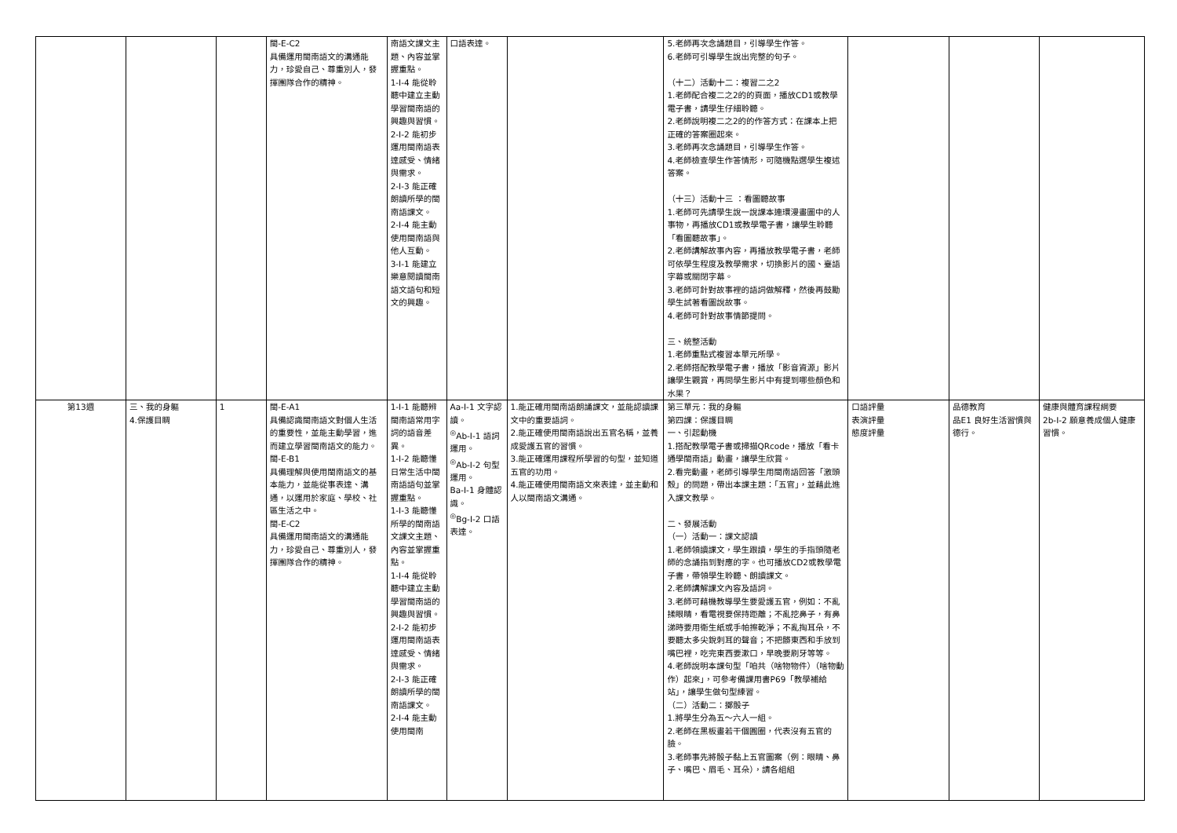| | | | 閩-E-C2 具備運用閩南語文的溝通能力，珍愛自己、尊重別人，發揮團隊合作的精神。 | 南語文課文主題、內容並掌握重點。 1-Ⅰ-4 能從聆聽中建立主動學習閩南語的興趣與習慣。 2-Ⅰ-2 能初步運用閩南語表達感受、情緒與需求。 2-Ⅰ-3 能正確朗讀所學的閩南語課文。 2-Ⅰ-4 能主動使用閩南語與他人互動。 3-Ⅰ-1 能建立樂意閱讀閩南語文語句和短文的興趣。 | 口語表達。 | | 5.老師再次念誦題目，引導學生作答。 6.老師可引導學生說出完整的句子。 （十二）活動十二：複習二之2 1.老師配合複二之2的的頁面，播放CD1或教學電子書，請學生仔細聆聽。 2.老師說明複二之2的的作答方式：在課本上把正確的答案圈起來。 3.老師再次念誦題目，引導學生作答。 4.老師檢查學生作答情形，可隨機點選學生複述答案。 （十三）活動十三 ：看圖聽故事 1.老師可先請學生說一說課本連環漫畫圖中的人事物，再播放CD1或教學電子書，讓學生聆聽「看圖聽故事」。 2.老師講解故事內容，再播放教學電子書，老師可依學生程度及教學需求，切換影片的國、臺語字幕或關閉字幕。 3.老師可針對故事裡的語詞做解釋，然後再鼓勵學生試著看圖說故事。 4.老師可針對故事情節提問。 三、統整活動 1.老師重點式複習本單元所學。 2.老師搭配教學電子書，播放「影音資源」影片讓學生觀賞，再問學生影片中有提到哪些顏色和水果？ | | | |
| 第13週 | 三、我的身軀 4.保護目睭 | 1 | 閩-E-A1 具備認識閩南語文對個人生活的重要性，並能主動學習，進而建立學習閩南語文的能力。 閩-E-B1 具備理解與使用閩南語文的基本能力，並能從事表達、溝通，以運用於家庭、學校、社區生活之中。 閩-E-C2 具備運用閩南語文的溝通能力，珍愛自己、尊重別人，發揮團隊合作的精神。 | 1-Ⅰ-1 能聽辨閩南語常用字詞的語音差異。 1-Ⅰ-2 能聽懂日常生活中閩南語語句並掌握重點。 1-Ⅰ-3 能聽懂所學的閩南語文課文主題、內容並掌握重點。 1-Ⅰ-4 能從聆聽中建立主動學習閩南語的興趣與習慣。 2-Ⅰ-2 能初步運用閩南語表達感受、情緒與需求。 2-Ⅰ-3 能正確朗讀所學的閩南語課文。 2-Ⅰ-4 能主動使用閩南 | Aa-Ⅰ-1 文字認讀。 <sup>◎</sup>Ab-Ⅰ-1 語詞運用。 <sup>◎</sup>Ab-Ⅰ-2 句型運用。 Ba-Ⅰ-1 身體認識。 <sup>◎</sup>Bg-Ⅰ-2 口語表達。 | 1.能正確用閩南語朗誦課文，並能認讀課文中的重要語詞。 2.能正確使用閩南語說出五官名稱，並養成愛護五官的習慣。 3.能正確運用課程所學習的句型，並知道五官的功用。 4.能正確使用閩南語文來表達，並主動和人以閩南語文溝通。 | 第三單元：我的身軀 第四課：保護目睭 一、引起動機 1.搭配教學電子書或掃描QRcode，播放「看卡通學閩南語」動畫，讓學生欣賞。 2.看完動畫，老師引導學生用閩南語回答「激頭殼」的問題，帶出本課主題：「五官」，並藉此進入課文教學。 二、發展活動 （一）活動一：課文認讀 1.老師領讀課文，學生跟讀，學生的手指頭隨老師的念誦指到對應的字。也可播放CD2或教學電子書，帶領學生聆聽、朗讀課文。 2.老師講解課文內容及語詞。 3.老師可藉機教導學生要愛護五官，例如：不亂揉眼睛，看電視要保持距離；不亂挖鼻子，有鼻涕時要用衛生紙或手帕擦乾淨；不亂掏耳朵，不要聽太多尖銳刺耳的聲音；不把髒東西和手放到嘴巴裡，吃完東西要漱口，早晚要刷牙等等。 4.老師說明本課句型「咱共（啥物物件）（啥物動作）起來」，可參考備課用書P69「教學補給站」，讓學生做句型練習。 （二）活動二：擲骰子 1.將學生分為五～六人一組。 2.老師在黑板畫若干個圓圈，代表沒有五官的臉。 3.老師事先將骰子黏上五官圖案（例：眼睛、鼻子、嘴巴、眉毛、耳朵），請各組組 | 口語評量 表演評量 態度評量 | 品德教育 品E1 良好生活習慣與德行。 | 健康與體育課程綱要 2b-I-2 願意養成個人健康習慣。 |